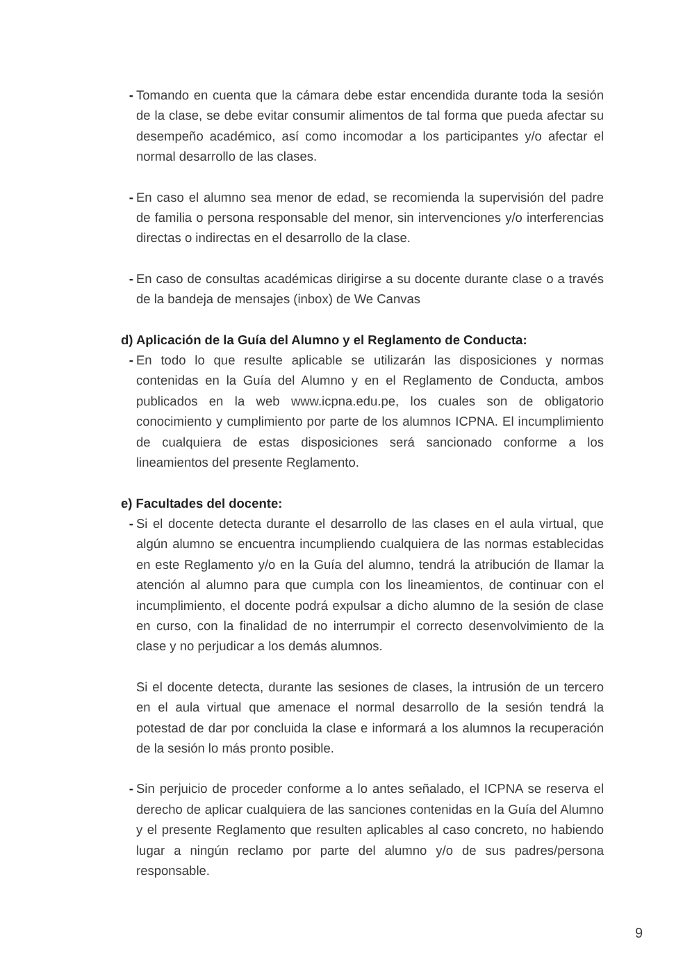- Tomando en cuenta que la cámara debe estar encendida durante toda la sesión de la clase, se debe evitar consumir alimentos de tal forma que pueda afectar su desempeño académico, así como incomodar a los participantes y/o afectar el normal desarrollo de las clases.
- En caso el alumno sea menor de edad, se recomienda la supervisión del padre de familia o persona responsable del menor, sin intervenciones y/o interferencias directas o indirectas en el desarrollo de la clase.
- En caso de consultas académicas dirigirse a su docente durante clase o a través de la bandeja de mensajes (inbox) de We Canvas
d) Aplicación de la Guía del Alumno y el Reglamento de Conducta:
- En todo lo que resulte aplicable se utilizarán las disposiciones y normas contenidas en la Guía del Alumno y en el Reglamento de Conducta, ambos publicados en la web www.icpna.edu.pe, los cuales son de obligatorio conocimiento y cumplimiento por parte de los alumnos ICPNA. El incumplimiento de cualquiera de estas disposiciones será sancionado conforme a los lineamientos del presente Reglamento.
e) Facultades del docente:
- Si el docente detecta durante el desarrollo de las clases en el aula virtual, que algún alumno se encuentra incumpliendo cualquiera de las normas establecidas en este Reglamento y/o en la Guía del alumno, tendrá la atribución de llamar la atención al alumno para que cumpla con los lineamientos, de continuar con el incumplimiento, el docente podrá expulsar a dicho alumno de la sesión de clase en curso, con la finalidad de no interrumpir el correcto desenvolvimiento de la clase y no perjudicar a los demás alumnos.
Si el docente detecta, durante las sesiones de clases, la intrusión de un tercero en el aula virtual que amenace el normal desarrollo de la sesión tendrá la potestad de dar por concluida la clase e informará a los alumnos la recuperación de la sesión lo más pronto posible.
- Sin perjuicio de proceder conforme a lo antes señalado, el ICPNA se reserva el derecho de aplicar cualquiera de las sanciones contenidas en la Guía del Alumno y el presente Reglamento que resulten aplicables al caso concreto, no habiendo lugar a ningún reclamo por parte del alumno y/o de sus padres/persona responsable.
9